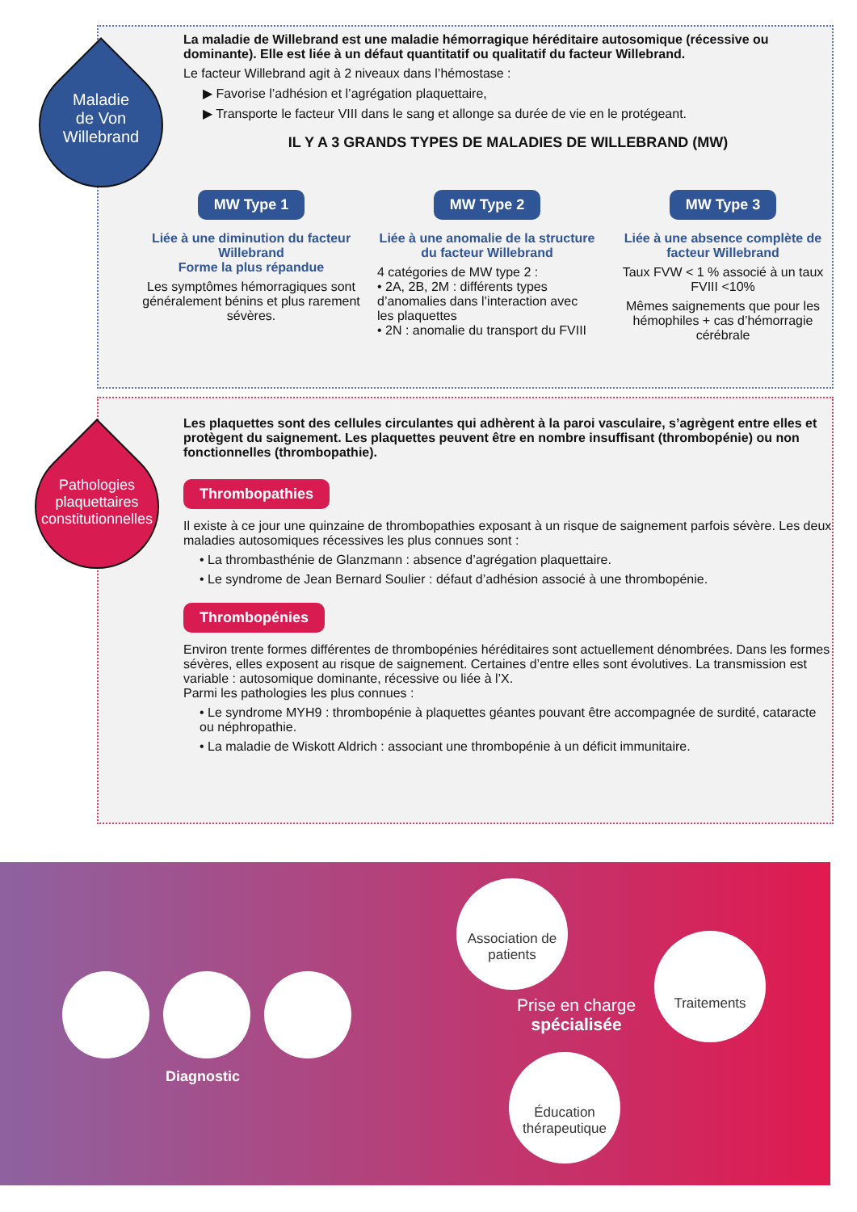Maladie
de Von
Willebrand
La maladie de Willebrand est une maladie hémorragique héréditaire autosomique (récessive ou dominante). Elle est liée à un défaut quantitatif ou qualitatif du facteur Willebrand.
Le facteur Willebrand agit à 2 niveaux dans l’hémostase :
▶ Favorise l’adhésion et l’agrégation plaquettaire,
▶ Transporte le facteur VIII dans le sang et allonge sa durée de vie en le protégeant.
IL Y A 3 GRANDS TYPES DE MALADIES DE WILLEBRAND (MW)
MW Type 1
Liée à une diminution du facteur Willebrand
Forme la plus répandue
Les symptômes hémorragiques sont généralement bénins et plus rarement sévères.
MW Type 2
Liée à une anomalie de la structure du facteur Willebrand
4 catégories de MW type 2 :
• 2A, 2B, 2M : différents types d’anomalies dans l’interaction avec les plaquettes
• 2N : anomalie du transport du FVIII
MW Type 3
Liée à une absence complète de facteur Willebrand
Taux FVW < 1 % associé à un taux FVIII <10%
Mêmes saignements que pour les hémophiles + cas d’hémorragie cérébrale
Pathologies plaquettaires constitutionnelles
Les plaquettes sont des cellules circulantes qui adhèrent à la paroi vasculaire, s’agrègent entre elles et protègent du saignement. Les plaquettes peuvent être en nombre insuffisant (thrombopénie) ou non fonctionnelles (thrombopathie).
Thrombopathies
Il existe à ce jour une quinzaine de thrombopathies exposant à un risque de saignement parfois sévère. Les deux maladies autosomiques récessives les plus connues sont :
• La thrombasthénie de Glanzmann : absence d’agrégation plaquettaire.
• Le syndrome de Jean Bernard Soulier : défaut d’adhésion associé à une thrombopénie.
Thrombopénies
Environ trente formes différentes de thrombopénies héréditaires sont actuellement dénombrées. Dans les formes sévères, elles exposent au risque de saignement. Certaines d’entre elles sont évolutives. La transmission est variable : autosomique dominante, récessive ou liée à l’X.
Parmi les pathologies les plus connues :
• Le syndrome MYH9 : thrombopénie à plaquettes géantes pouvant être accompagnée de surdité, cataracte ou néphropathie.
• La maladie de Wiskott Aldrich : associant une thrombopénie à un déficit immunitaire.
Diagnostic
Association de patients
Traitements
Éducation thérapeutique
Prise en charge
spécialisée